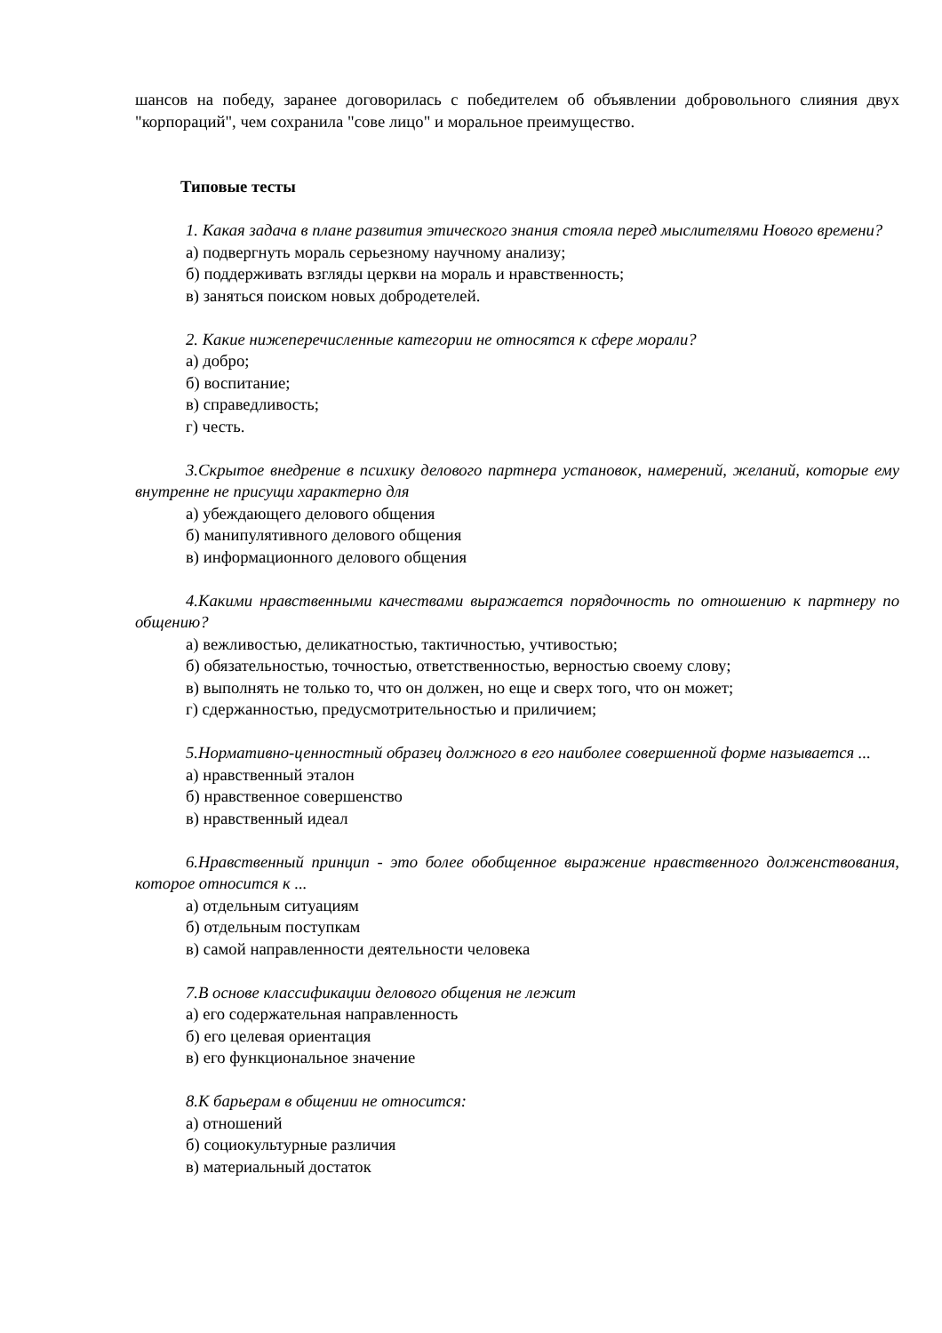шансов на победу, заранее договорилась с победителем об объявлении добровольного слияния двух "корпораций", чем сохранила "сове лицо" и моральное преимущество.
Типовые тесты
1. Какая задача в плане развития этического знания стояла перед мыслителями Нового времени?
а) подвергнуть мораль серьезному научному анализу;
б) поддерживать взгляды церкви на мораль и нравственность;
в) заняться поиском новых добродетелей.
2. Какие нижеперечисленные категории не относятся к сфере морали?
а) добро;
б) воспитание;
в) справедливость;
г) честь.
3.Скрытое внедрение в психику делового партнера установок, намерений, желаний, которые ему внутренне не присущи характерно для
а) убеждающего делового общения
б) манипулятивного делового общения
в) информационного делового общения
4.Какими нравственными качествами выражается порядочность по отношению к партнеру по общению?
а) вежливостью, деликатностью, тактичностью, учтивостью;
б) обязательностью, точностью, ответственностью, верностью своему слову;
в) выполнять не только то, что он должен, но еще и сверх того, что он может;
г) сдержанностью, предусмотрительностью и приличием;
5.Нормативно-ценностный образец должного в его наиболее совершенной форме называется ...
а) нравственный эталон
б) нравственное совершенство
в) нравственный идеал
6.Нравственный принцип - это более обобщенное выражение нравственного долженствования, которое относится к ...
а) отдельным ситуациям
б) отдельным поступкам
в) самой направленности деятельности человека
7.В основе классификации делового общения не лежит
а) его содержательная направленность
б) его целевая ориентация
в) его функциональное значение
8.К барьерам в общении не относится:
а) отношений
б) социокультурные различия
в) материальный достаток